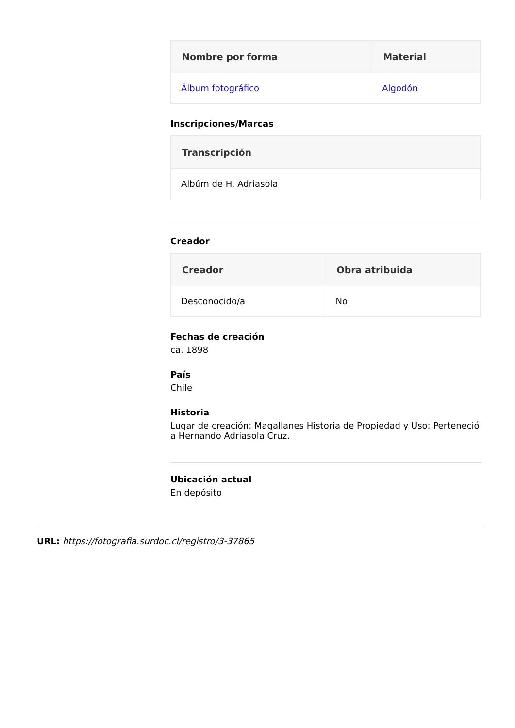| Nombre por forma | Material |
| --- | --- |
| Álbum fotográfico | Algodón |
Inscripciones/Marcas
| Transcripción |
| --- |
| Albúm de H. Adriasola |
Creador
| Creador | Obra atribuida |
| --- | --- |
| Desconocido/a | No |
Fechas de creación
ca. 1898
País
Chile
Historia
Lugar de creación: Magallanes Historia de Propiedad y Uso: Perteneció a Hernando Adriasola Cruz.
Ubicación actual
En depósito
URL: https://fotografia.surdoc.cl/registro/3-37865